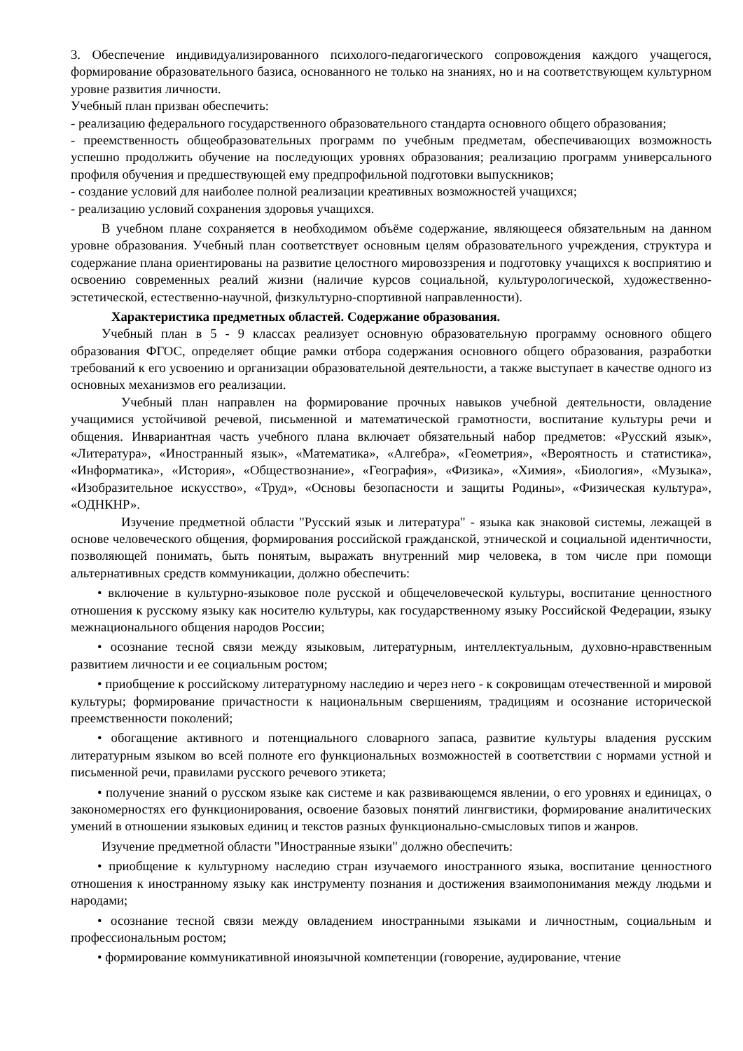3. Обеспечение индивидуализированного психолого-педагогического сопровождения каждого учащегося, формирование образовательного базиса, основанного не только на знаниях, но и на соответствующем культурном уровне развития личности.
Учебный план призван обеспечить:
- реализацию федерального государственного образовательного стандарта основного общего образования;
- преемственность общеобразовательных программ по учебным предметам, обеспечивающих возможность успешно продолжить обучение на последующих уровнях образования; реализацию программ универсального профиля обучения и предшествующей ему предпрофильной подготовки выпускников;
- создание условий для наиболее полной реализации креативных возможностей учащихся;
- реализацию условий сохранения здоровья учащихся.
В учебном плане сохраняется в необходимом объёме содержание, являющееся обязательным на данном уровне образования. Учебный план соответствует основным целям образовательного учреждения, структура и содержание плана ориентированы на развитие целостного мировоззрения и подготовку учащихся к восприятию и освоению современных реалий жизни (наличие курсов социальной, культурологической, художественно-эстетической, естественно-научной, физкультурно-спортивной направленности).
Характеристика предметных областей. Содержание образования.
Учебный план в 5 - 9 классах реализует основную образовательную программу основного общего образования ФГОС, определяет общие рамки отбора содержания основного общего образования, разработки требований к его усвоению и организации образовательной деятельности, а также выступает в качестве одного из основных механизмов его реализации.
Учебный план направлен на формирование прочных навыков учебной деятельности, овладение учащимися устойчивой речевой, письменной и математической грамотности, воспитание культуры речи и общения. Инвариантная часть учебного плана включает обязательный набор предметов: «Русский язык», «Литература», «Иностранный язык», «Математика», «Алгебра», «Геометрия», «Вероятность и статистика», «Информатика», «История», «Обществознание», «География», «Физика», «Химия», «Биология», «Музыка», «Изобразительное искусство», «Труд», «Основы безопасности и защиты Родины», «Физическая культура», «ОДНКНР».
Изучение предметной области "Русский язык и литература" - языка как знаковой системы, лежащей в основе человеческого общения, формирования российской гражданской, этнической и социальной идентичности, позволяющей понимать, быть понятым, выражать внутренний мир человека, в том числе при помощи альтернативных средств коммуникации, должно обеспечить:
• включение в культурно-языковое поле русской и общечеловеческой культуры, воспитание ценностного отношения к русскому языку как носителю культуры, как государственному языку Российской Федерации, языку межнационального общения народов России;
• осознание тесной связи между языковым, литературным, интеллектуальным, духовно-нравственным развитием личности и ее социальным ростом;
• приобщение к российскому литературному наследию и через него - к сокровищам отечественной и мировой культуры; формирование причастности к национальным свершениям, традициям и осознание исторической преемственности поколений;
• обогащение активного и потенциального словарного запаса, развитие культуры владения русским литературным языком во всей полноте его функциональных возможностей в соответствии с нормами устной и письменной речи, правилами русского речевого этикета;
• получение знаний о русском языке как системе и как развивающемся явлении, о его уровнях и единицах, о закономерностях его функционирования, освоение базовых понятий лингвистики, формирование аналитических умений в отношении языковых единиц и текстов разных функционально-смысловых типов и жанров.
Изучение предметной области "Иностранные языки" должно обеспечить:
• приобщение к культурному наследию стран изучаемого иностранного языка, воспитание ценностного отношения к иностранному языку как инструменту познания и достижения взаимопонимания между людьми и народами;
• осознание тесной связи между овладением иностранными языками и личностным, социальным и профессиональным ростом;
• формирование коммуникативной иноязычной компетенции (говорение, аудирование, чтение